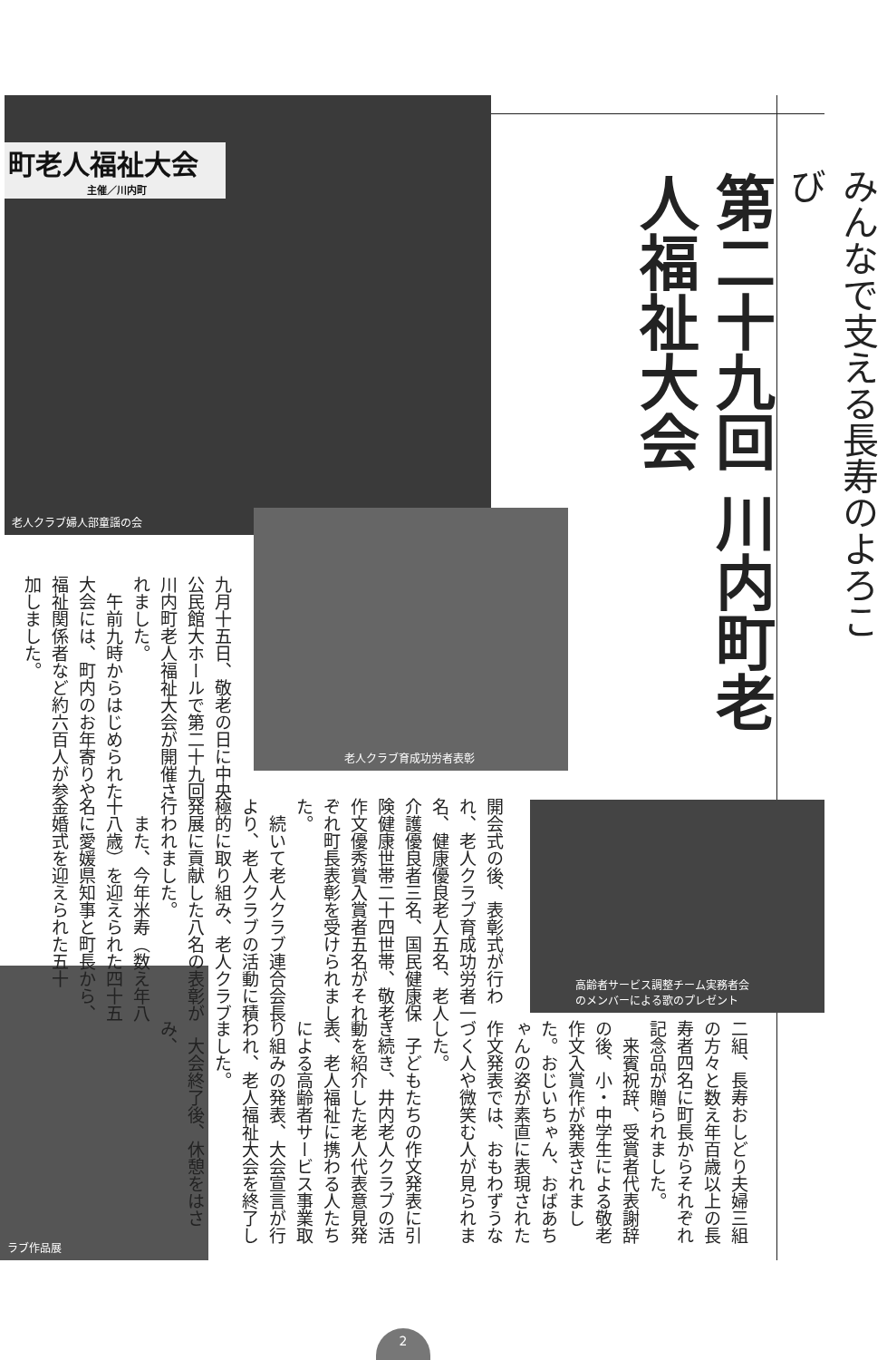みんなで支える長寿のよろこび
第二十九回 川内町老人福祉大会
町老人福祉大会
主催／川内町
老人クラブ婦人部童謡の会
老人クラブ育成功労者表彰
高齢者サービス調整チーム実務者会
のメンバーによる歌のプレゼント
ラブ作品展
九月十五日、敬老の日に中央公民館大ホールで第二十九回川内町老人福祉大会が開催されました。
　午前九時からはじめられた大会には、町内のお年寄りや福祉関係者など約六百人が参加しました。
開会式の後、表彰式が行われ、老人クラブ育成功労者一名、健康優良老人五名、老人介護優良者三名、国民健康保険健康世帯二十四世帯、敬老作文優秀賞入賞者五名がそれぞれ町長表彰を受けられました。
　続いて老人クラブ連合会長より、老人クラブの活動に積極的に取り組み、老人クラブ発展に貢献した八名の表彰が行われました。
　また、今年米寿（数え年八十八歳）を迎えられた四十五名に愛媛県知事と町長から、金婚式を迎えられた五十
二組、長寿おしどり夫婦三組の方々と数え年百歳以上の長寿者四名に町長からそれぞれ記念品が贈られました。
　来賓祝辞、受賞者代表謝辞の後、小・中学生による敬老作文入賞作が発表されました。おじいちゃん、おばあちゃんの姿が素直に表現された作文発表では、おもわずうなづく人や微笑む人が見られました。
　子どもたちの作文発表に引き続き、井内老人クラブの活動を紹介した老人代表意見発表、老人福祉に携わる人たちによる高齢者サービス事業取り組みの発表、大会宣言が行われ、老人福祉大会を終了しました。
　大会終了後、休憩をはさみ、
2